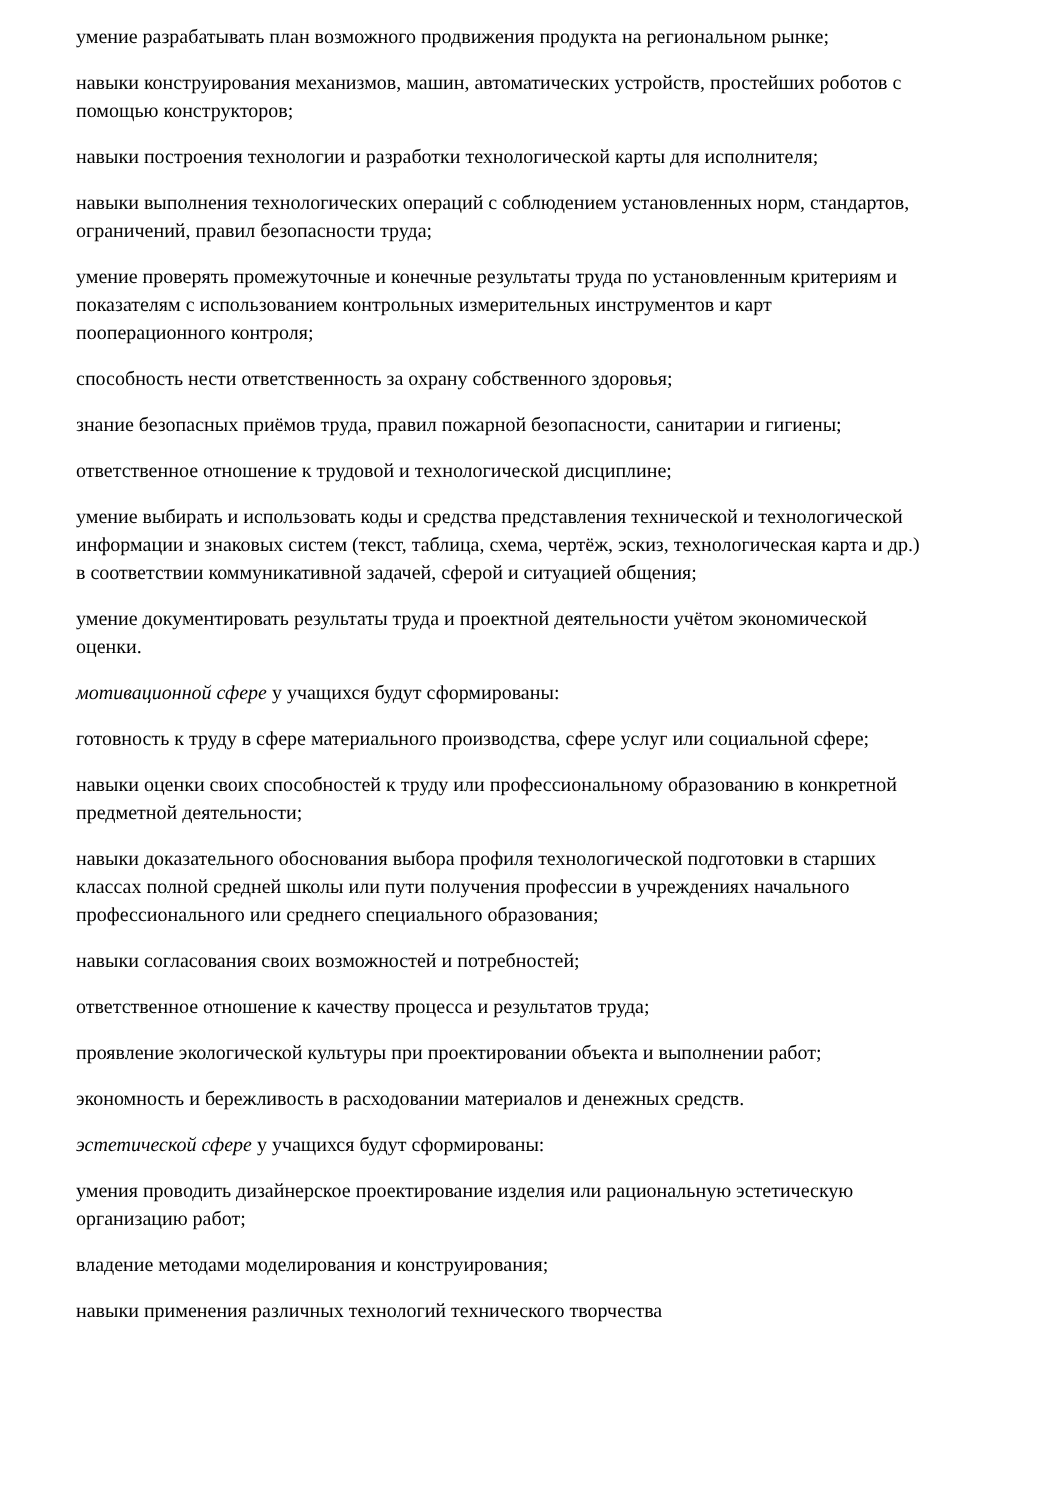умение разрабатывать план возможного продвижения продукта на региональном рынке;
навыки конструирования механизмов, машин, автоматических устройств, простейших роботов с помощью конструкторов;
навыки построения технологии и разработки технологической карты для исполнителя;
навыки выполнения технологических операций с соблюдением установленных норм, стандартов, ограничений, правил безопасности труда;
умение проверять промежуточные и конечные результаты труда по установленным критериям и показателям с использованием контрольных измерительных инструментов и карт пооперационного контроля;
способность нести ответственность за охрану собственного здоровья;
знание безопасных приёмов труда, правил пожарной безопасности, санитарии и гигиены;
ответственное отношение к трудовой и технологической дисциплине;
умение выбирать и использовать коды и средства представления технической и технологической информации и знаковых систем (текст, таблица, схема, чертёж, эскиз, технологическая карта и др.) в соответствии коммуникативной задачей, сферой и ситуацией общения;
умение документировать результаты труда и проектной деятельности учётом экономической оценки.
мотивационной сфере у учащихся будут сформированы:
готовность к труду в сфере материального производства, сфере услуг или социальной сфере;
навыки оценки своих способностей к труду или профессиональному образованию в конкретной предметной деятельности;
навыки доказательного обоснования выбора профиля технологической подготовки в старших классах полной средней школы или пути получения профессии в учреждениях начального профессионального или среднего специального образования;
навыки согласования своих возможностей и потребностей;
ответственное отношение к качеству процесса и результатов труда;
проявление экологической культуры при проектировании объекта и выполнении работ;
экономность и бережливость в расходовании материалов и денежных средств.
эстетической сфере у учащихся будут сформированы:
умения проводить дизайнерское проектирование изделия или рациональную эстетическую организацию работ;
владение методами моделирования и конструирования;
навыки применения различных технологий технического творчества